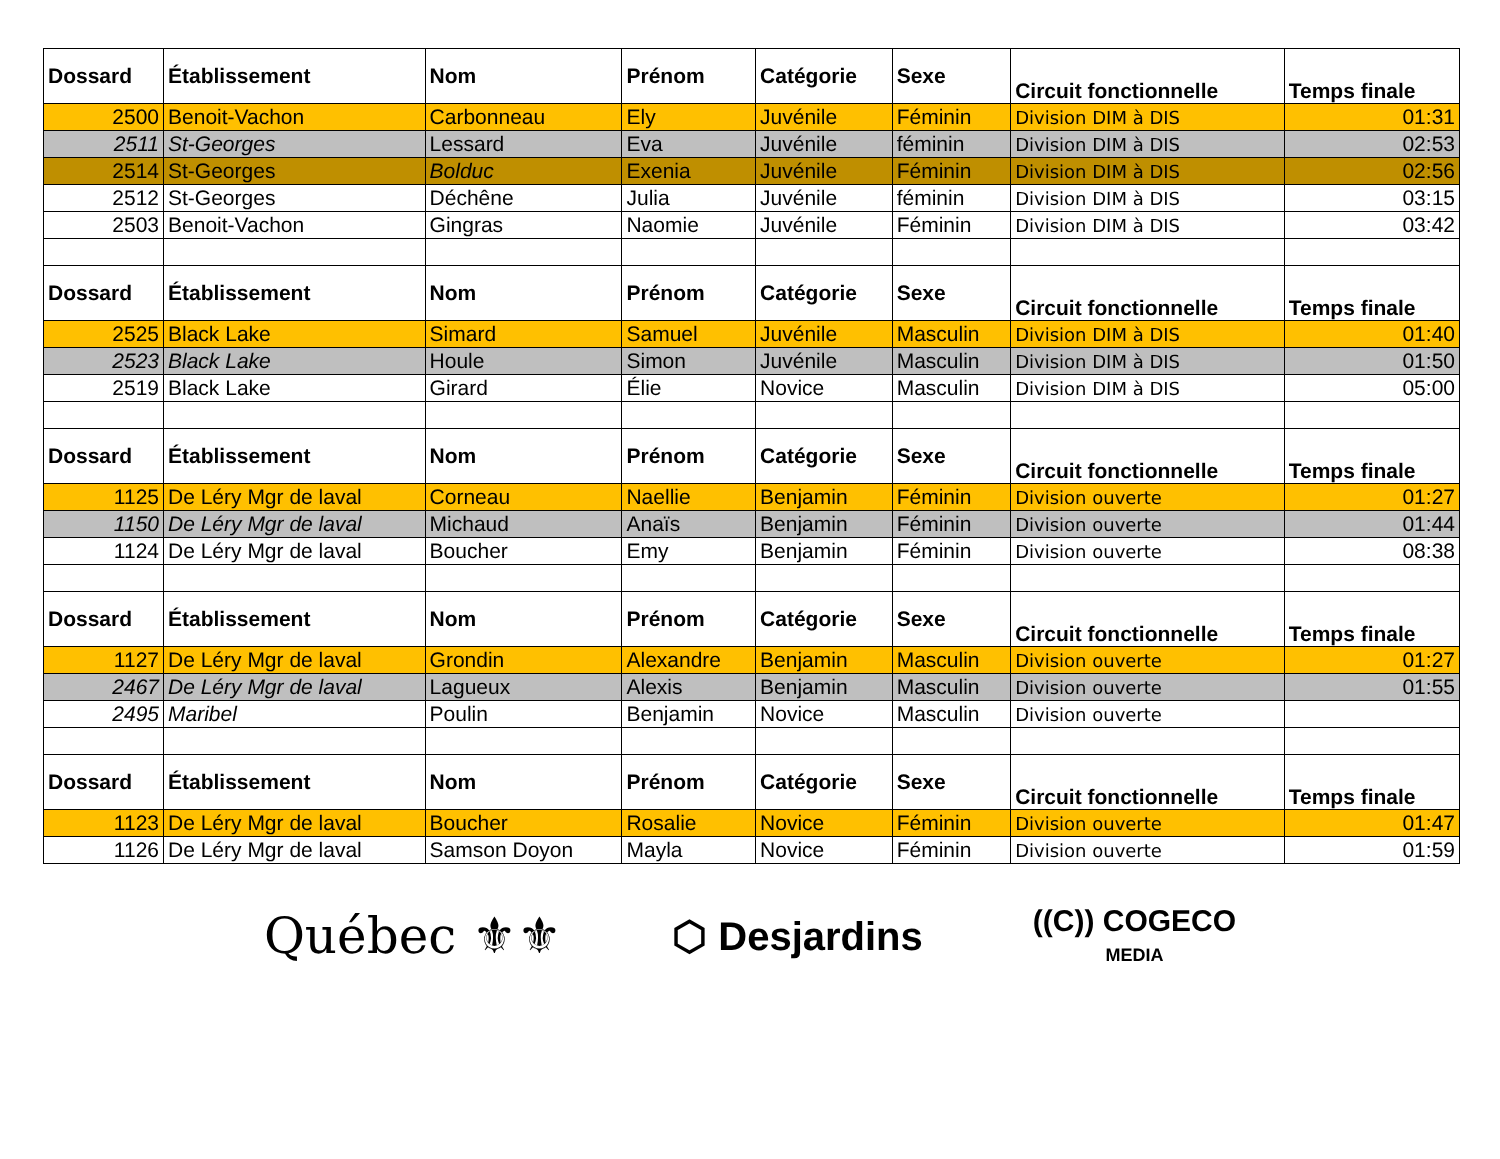| Dossard | Établissement | Nom | Prénom | Catégorie | Sexe | Circuit fonctionnelle | Temps finale |
| --- | --- | --- | --- | --- | --- | --- | --- |
| 2500 | Benoit-Vachon | Carbonneau | Ely | Juvénile | Féminin | Division DIM à DIS | 01:31 |
| 2511 | St-Georges | Lessard | Eva | Juvénile | féminin | Division DIM à DIS | 02:53 |
| 2514 | St-Georges | Bolduc | Exenia | Juvénile | Féminin | Division DIM à DIS | 02:56 |
| 2512 | St-Georges | Déchêne | Julia | Juvénile | féminin | Division DIM à DIS | 03:15 |
| 2503 | Benoit-Vachon | Gingras | Naomie | Juvénile | Féminin | Division DIM à DIS | 03:42 |
| Dossard | Établissement | Nom | Prénom | Catégorie | Sexe | Circuit fonctionnelle | Temps finale |
| 2525 | Black Lake | Simard | Samuel | Juvénile | Masculin | Division DIM à DIS | 01:40 |
| 2523 | Black Lake | Houle | Simon | Juvénile | Masculin | Division DIM à DIS | 01:50 |
| 2519 | Black Lake | Girard | Élie | Novice | Masculin | Division DIM à DIS | 05:00 |
| Dossard | Établissement | Nom | Prénom | Catégorie | Sexe | Circuit fonctionnelle | Temps finale |
| 1125 | De Léry Mgr de laval | Corneau | Naellie | Benjamin | Féminin | Division ouverte | 01:27 |
| 1150 | De Léry Mgr de laval | Michaud | Anaïs | Benjamin | Féminin | Division ouverte | 01:44 |
| 1124 | De Léry Mgr de laval | Boucher | Emy | Benjamin | Féminin | Division ouverte | 08:38 |
| Dossard | Établissement | Nom | Prénom | Catégorie | Sexe | Circuit fonctionnelle | Temps finale |
| 1127 | De Léry Mgr de laval | Grondin | Alexandre | Benjamin | Masculin | Division ouverte | 01:27 |
| 2467 | De Léry Mgr de laval | Lagueux | Alexis | Benjamin | Masculin | Division ouverte | 01:55 |
| 2495 | Maribel | Poulin | Benjamin | Novice | Masculin | Division ouverte | |
| Dossard | Établissement | Nom | Prénom | Catégorie | Sexe | Circuit fonctionnelle | Temps finale |
| 1123 | De Léry Mgr de laval | Boucher | Rosalie | Novice | Féminin | Division ouverte | 01:47 |
| 1126 | De Léry Mgr de laval | Samson Doyon | Mayla | Novice | Féminin | Division ouverte | 01:59 |
Québec ⚜⚜
⬡ Desjardins
((C)) COGECO
MEDIA